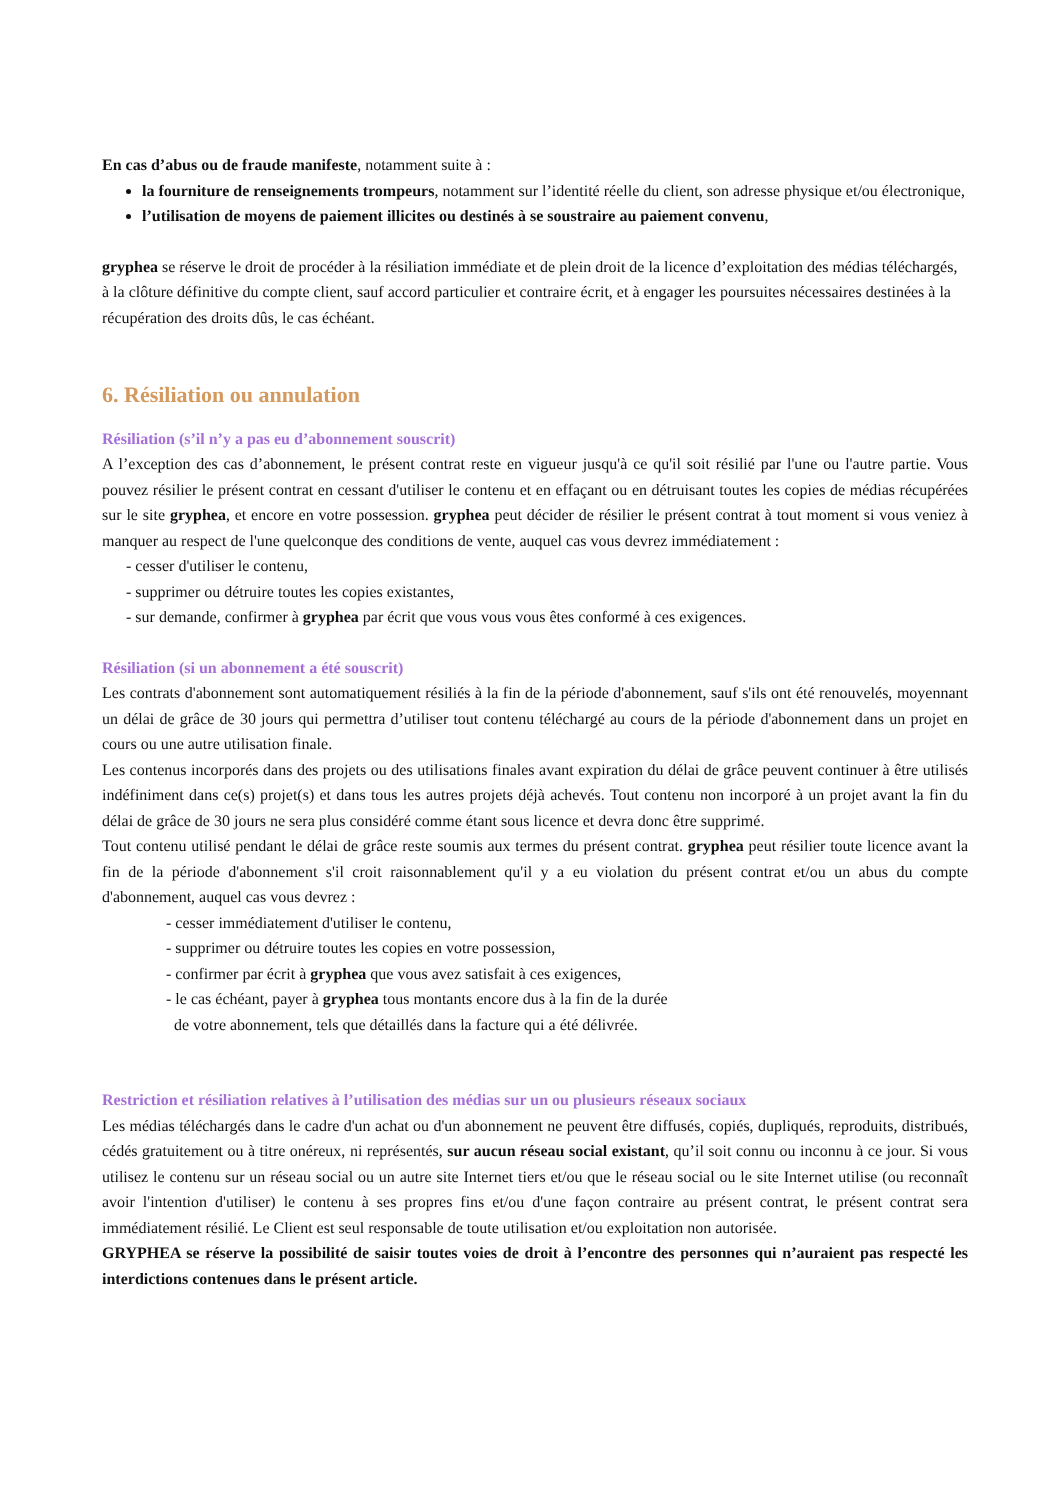En cas d’abus ou de fraude manifeste, notamment suite à :
la fourniture de renseignements trompeurs, notamment sur l’identité réelle du client, son adresse physique et/ou électronique,
l’utilisation de moyens de paiement illicites ou destinés à se soustraire au paiement convenu,
gryphea se réserve le droit de procéder à la résiliation immédiate et de plein droit de la licence d’exploitation des médias téléchargés, à la clôture définitive du compte client, sauf accord particulier et contraire écrit, et à engager les poursuites nécessaires destinées à la récupération des droits dûs, le cas échéant.
6. Résiliation ou annulation
Résiliation (s’il n’y a pas eu d’abonnement souscrit)
A l’exception des cas d’abonnement, le présent contrat reste en vigueur jusqu'à ce qu'il soit résilié par l'une ou l'autre partie. Vous pouvez résilier le présent contrat en cessant d'utiliser le contenu et en effaçant ou en détruisant toutes les copies de médias récupérées sur le site gryphea, et encore en votre possession. gryphea peut décider de résilier le présent contrat à tout moment si vous veniez à manquer au respect de l'une quelconque des conditions de vente, auquel cas vous devrez immédiatement :
- cesser d'utiliser le contenu,
- supprimer ou détruire toutes les copies existantes,
- sur demande, confirmer à gryphea par écrit que vous vous vous êtes conformé à ces exigences.
Résiliation (si un abonnement a été souscrit)
Les contrats d'abonnement sont automatiquement résiliés à la fin de la période d'abonnement, sauf s'ils ont été renouvelés, moyennant un délai de grâce de 30 jours qui permettra d’utiliser tout contenu téléchargé au cours de la période d'abonnement dans un projet en cours ou une autre utilisation finale.
Les contenus incorporés dans des projets ou des utilisations finales avant expiration du délai de grâce peuvent continuer à être utilisés indéfiniment dans ce(s) projet(s) et dans tous les autres projets déjà achevés. Tout contenu non incorporé à un projet avant la fin du délai de grâce de 30 jours ne sera plus considéré comme étant sous licence et devra donc être supprimé.
Tout contenu utilisé pendant le délai de grâce reste soumis aux termes du présent contrat. gryphea peut résilier toute licence avant la fin de la période d'abonnement s'il croit raisonnablement qu'il y a eu violation du présent contrat et/ou un abus du compte d'abonnement, auquel cas vous devrez :
- cesser immédiatement d'utiliser le contenu,
- supprimer ou détruire toutes les copies en votre possession,
- confirmer par écrit à gryphea que vous avez satisfait à ces exigences,
- le cas échéant, payer à gryphea tous montants encore dus à la fin de la durée
de votre abonnement, tels que détaillés dans la facture qui a été délivrée.
Restriction et résiliation relatives à l’utilisation des médias sur un ou plusieurs réseaux sociaux
Les médias téléchargés dans le cadre d'un achat ou d'un abonnement ne peuvent être diffusés, copiés, dupliqués, reproduits, distribués, cédés gratuitement ou à titre onéreux, ni représentés, sur aucun réseau social existant, qu’il soit connu ou inconnu à ce jour. Si vous utilisez le contenu sur un réseau social ou un autre site Internet tiers et/ou que le réseau social ou le site Internet utilise (ou reconnaît avoir l'intention d'utiliser) le contenu à ses propres fins et/ou d'une façon contraire au présent contrat, le présent contrat sera immédiatement résilié. Le Client est seul responsable de toute utilisation et/ou exploitation non autorisée.
GRYPHEA se réserve la possibilité de saisir toutes voies de droit à l’encontre des personnes qui n’auraient pas respecté les interdictions contenues dans le présent article.